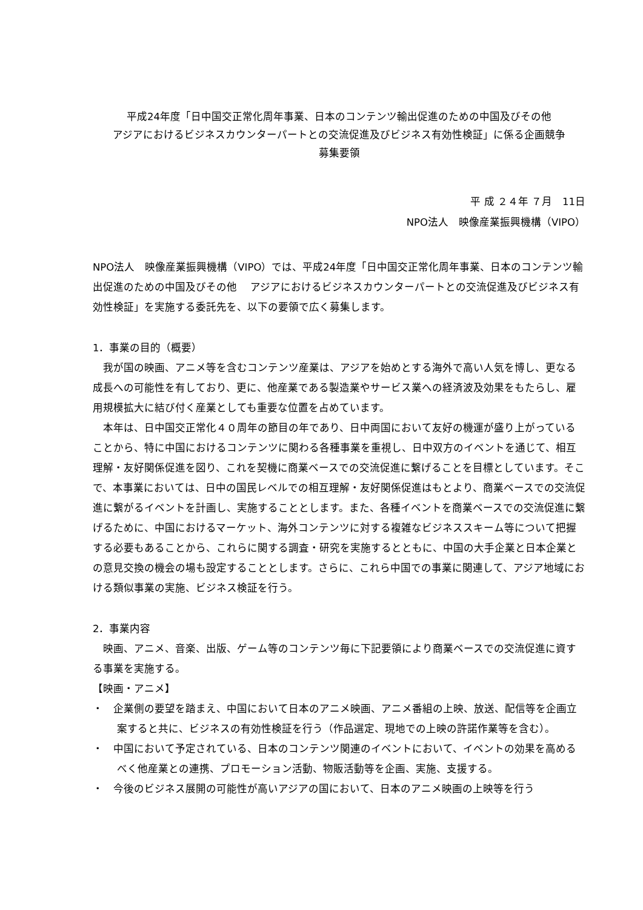平成24年度「日中国交正常化周年事業、日本のコンテンツ輸出促進のための中国及びその他
アジアにおけるビジネスカウンターパートとの交流促進及びビジネス有効性検証」に係る企画競争
募集要領
平 成 ２４年 ７月　11日
NPO法人　映像産業振興機構（VIPO）
NPO法人　映像産業振興機構（VIPO）では、平成24年度「日中国交正常化周年事業、日本のコンテンツ輸出促進のための中国及びその他　 アジアにおけるビジネスカウンターパートとの交流促進及びビジネス有効性検証」を実施する委託先を、以下の要領で広く募集します。
1．事業の目的（概要）
我が国の映画、アニメ等を含むコンテンツ産業は、アジアを始めとする海外で高い人気を博し、更なる成長への可能性を有しており、更に、他産業である製造業やサービス業への経済波及効果をもたらし、雇用規模拡大に結び付く産業としても重要な位置を占めています。
本年は、日中国交正常化４０周年の節目の年であり、日中両国において友好の機運が盛り上がっていることから、特に中国におけるコンテンツに関わる各種事業を重視し、日中双方のイベントを通じて、相互理解・友好関係促進を図り、これを契機に商業ベースでの交流促進に繋げることを目標としています。そこで、本事業においては、日中の国民レベルでの相互理解・友好関係促進はもとより、商業ベースでの交流促進に繋がるイベントを計画し、実施することとします。また、各種イベントを商業ベースでの交流促進に繋げるために、中国におけるマーケット、海外コンテンツに対する複雑なビジネススキーム等について把握する必要もあることから、これらに関する調査・研究を実施するとともに、中国の大手企業と日本企業との意見交換の機会の場も設定することとします。さらに、これら中国での事業に関連して、アジア地域における類似事業の実施、ビジネス検証を行う。
2．事業内容
映画、アニメ、音楽、出版、ゲーム等のコンテンツ毎に下記要領により商業ベースでの交流促進に資する事業を実施する。
【映画・アニメ】
・　企業側の要望を踏まえ、中国において日本のアニメ映画、アニメ番組の上映、放送、配信等を企画立案すると共に、ビジネスの有効性検証を行う（作品選定、現地での上映の許諾作業等を含む）。
・　中国において予定されている、日本のコンテンツ関連のイベントにおいて、イベントの効果を高めるべく他産業との連携、プロモーション活動、物販活動等を企画、実施、支援する。
・　今後のビジネス展開の可能性が高いアジアの国において、日本のアニメ映画の上映等を行う